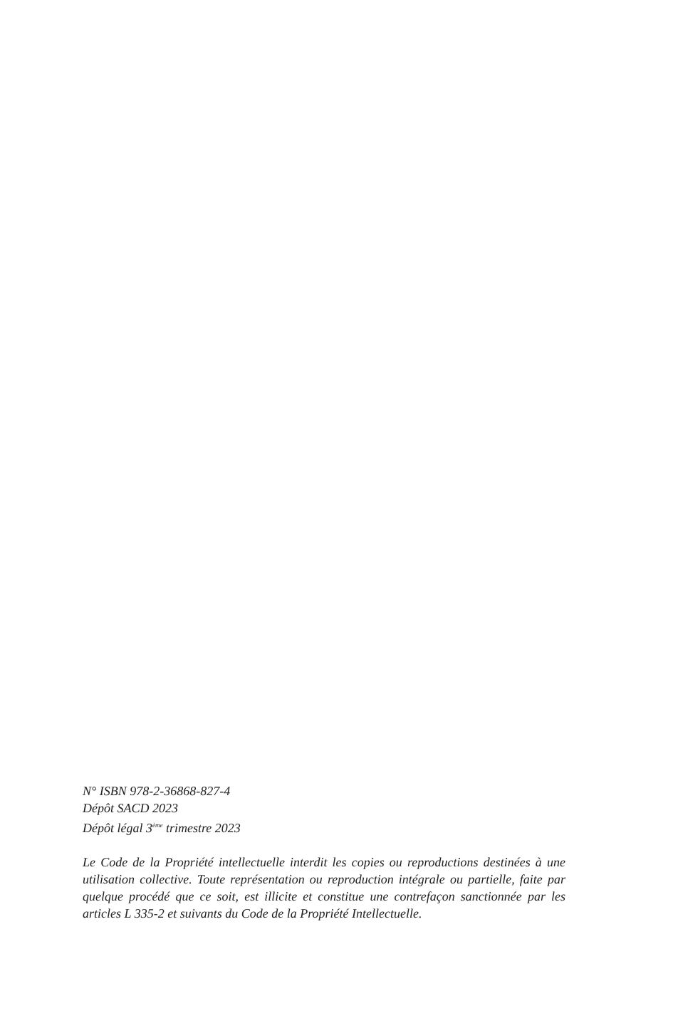N° ISBN 978-2-36868-827-4
Dépôt SACD 2023
Dépôt légal 3<sup>ème</sup> trimestre 2023
Le Code de la Propriété intellectuelle interdit les copies ou reproductions destinées à une utilisation collective. Toute représentation ou reproduction intégrale ou partielle, faite par quelque procédé que ce soit, est illicite et constitue une contrefaçon sanctionnée par les articles L 335-2 et suivants du Code de la Propriété Intellectuelle.